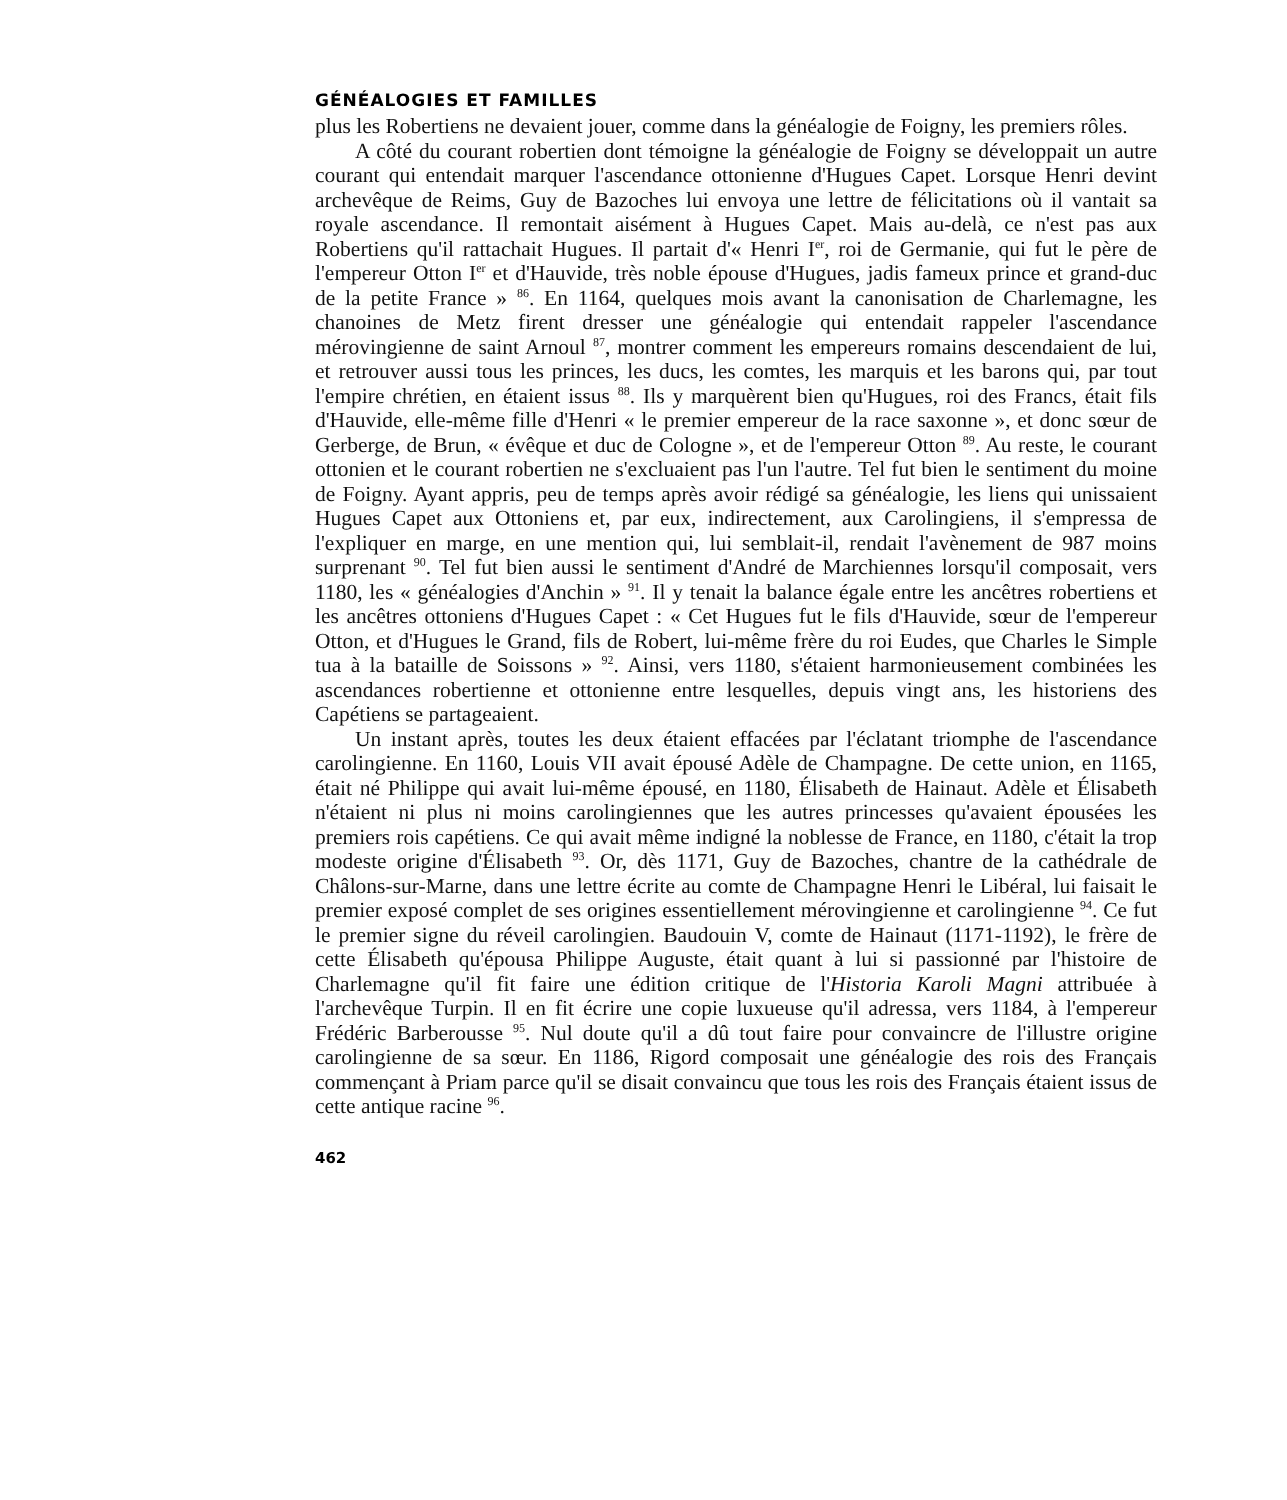GÉNÉALOGIES ET FAMILLES
plus les Robertiens ne devaient jouer, comme dans la généalogie de Foigny, les premiers rôles.
A côté du courant robertien dont témoigne la généalogie de Foigny se développait un autre courant qui entendait marquer l'ascendance ottonienne d'Hugues Capet. Lorsque Henri devint archevêque de Reims, Guy de Bazoches lui envoya une lettre de félicitations où il vantait sa royale ascendance. Il remontait aisément à Hugues Capet. Mais au-delà, ce n'est pas aux Robertiens qu'il rattachait Hugues. Il partait d'« Henri I<sup>er</sup>, roi de Germanie, qui fut le père de l'empereur Otton I<sup>er</sup> et d'Hauvide, très noble épouse d'Hugues, jadis fameux prince et grand-duc de la petite France » <sup>86</sup>. En 1164, quelques mois avant la canonisation de Charlemagne, les chanoines de Metz firent dresser une généalogie qui entendait rappeler l'ascendance mérovingienne de saint Arnoul <sup>87</sup>, montrer comment les empereurs romains descendaient de lui, et retrouver aussi tous les princes, les ducs, les comtes, les marquis et les barons qui, par tout l'empire chrétien, en étaient issus <sup>88</sup>. Ils y marquèrent bien qu'Hugues, roi des Francs, était fils d'Hauvide, elle-même fille d'Henri « le premier empereur de la race saxonne », et donc sœur de Gerberge, de Brun, « évêque et duc de Cologne », et de l'empereur Otton <sup>89</sup>. Au reste, le courant ottonien et le courant robertien ne s'excluaient pas l'un l'autre. Tel fut bien le sentiment du moine de Foigny. Ayant appris, peu de temps après avoir rédigé sa généalogie, les liens qui unissaient Hugues Capet aux Ottoniens et, par eux, indirectement, aux Carolingiens, il s'empressa de l'expliquer en marge, en une mention qui, lui semblait-il, rendait l'avènement de 987 moins surprenant <sup>90</sup>. Tel fut bien aussi le sentiment d'André de Marchiennes lorsqu'il composait, vers 1180, les « généalogies d'Anchin » <sup>91</sup>. Il y tenait la balance égale entre les ancêtres robertiens et les ancêtres ottoniens d'Hugues Capet : « Cet Hugues fut le fils d'Hauvide, sœur de l'empereur Otton, et d'Hugues le Grand, fils de Robert, lui-même frère du roi Eudes, que Charles le Simple tua à la bataille de Soissons » <sup>92</sup>. Ainsi, vers 1180, s'étaient harmonieusement combinées les ascendances robertienne et ottonienne entre lesquelles, depuis vingt ans, les historiens des Capétiens se partageaient.
Un instant après, toutes les deux étaient effacées par l'éclatant triomphe de l'ascendance carolingienne. En 1160, Louis VII avait épousé Adèle de Champagne. De cette union, en 1165, était né Philippe qui avait lui-même épousé, en 1180, Élisabeth de Hainaut. Adèle et Élisabeth n'étaient ni plus ni moins carolingiennes que les autres princesses qu'avaient épousées les premiers rois capétiens. Ce qui avait même indigné la noblesse de France, en 1180, c'était la trop modeste origine d'Élisabeth <sup>93</sup>. Or, dès 1171, Guy de Bazoches, chantre de la cathédrale de Châlons-sur-Marne, dans une lettre écrite au comte de Champagne Henri le Libéral, lui faisait le premier exposé complet de ses origines essentiellement mérovingienne et carolingienne <sup>94</sup>. Ce fut le premier signe du réveil carolingien. Baudouin V, comte de Hainaut (1171-1192), le frère de cette Élisabeth qu'épousa Philippe Auguste, était quant à lui si passionné par l'histoire de Charlemagne qu'il fit faire une édition critique de l'Historia Karoli Magni attribuée à l'archevêque Turpin. Il en fit écrire une copie luxueuse qu'il adressa, vers 1184, à l'empereur Frédéric Barberousse <sup>95</sup>. Nul doute qu'il a dû tout faire pour convaincre de l'illustre origine carolingienne de sa sœur. En 1186, Rigord composait une généalogie des rois des Français commençant à Priam parce qu'il se disait convaincu que tous les rois des Français étaient issus de cette antique racine <sup>96</sup>.
462